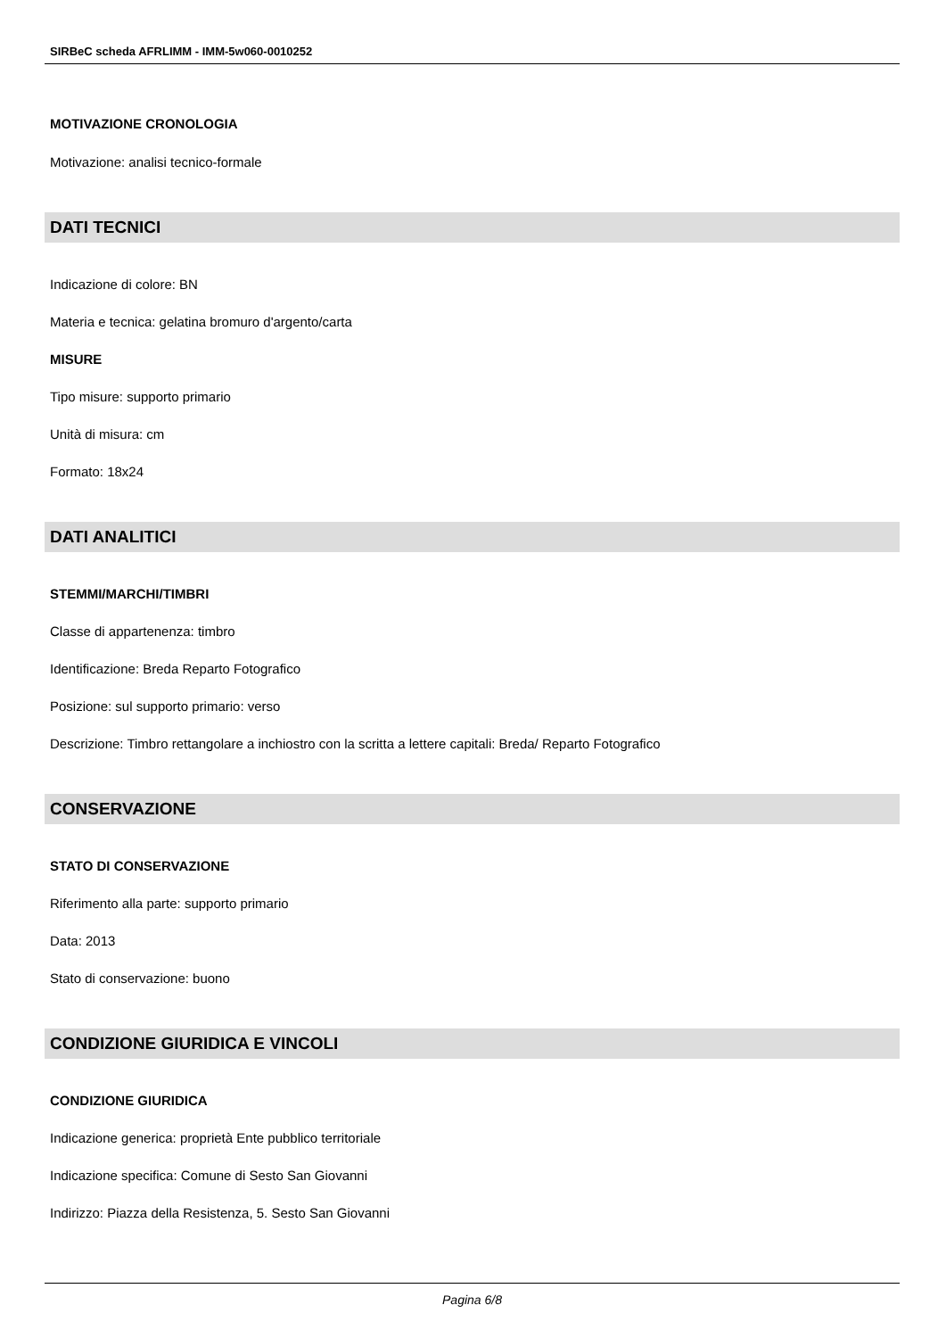SIRBeC scheda AFRLIMM - IMM-5w060-0010252
MOTIVAZIONE CRONOLOGIA
Motivazione: analisi tecnico-formale
DATI TECNICI
Indicazione di colore: BN
Materia e tecnica: gelatina bromuro d'argento/carta
MISURE
Tipo misure: supporto primario
Unità di misura: cm
Formato: 18x24
DATI ANALITICI
STEMMI/MARCHI/TIMBRI
Classe di appartenenza: timbro
Identificazione: Breda Reparto Fotografico
Posizione: sul supporto primario: verso
Descrizione: Timbro rettangolare a inchiostro con la scritta a lettere capitali: Breda/ Reparto Fotografico
CONSERVAZIONE
STATO DI CONSERVAZIONE
Riferimento alla parte: supporto primario
Data: 2013
Stato di conservazione: buono
CONDIZIONE GIURIDICA E VINCOLI
CONDIZIONE GIURIDICA
Indicazione generica: proprietà Ente pubblico territoriale
Indicazione specifica: Comune di Sesto San Giovanni
Indirizzo: Piazza della Resistenza, 5. Sesto San Giovanni
Pagina 6/8